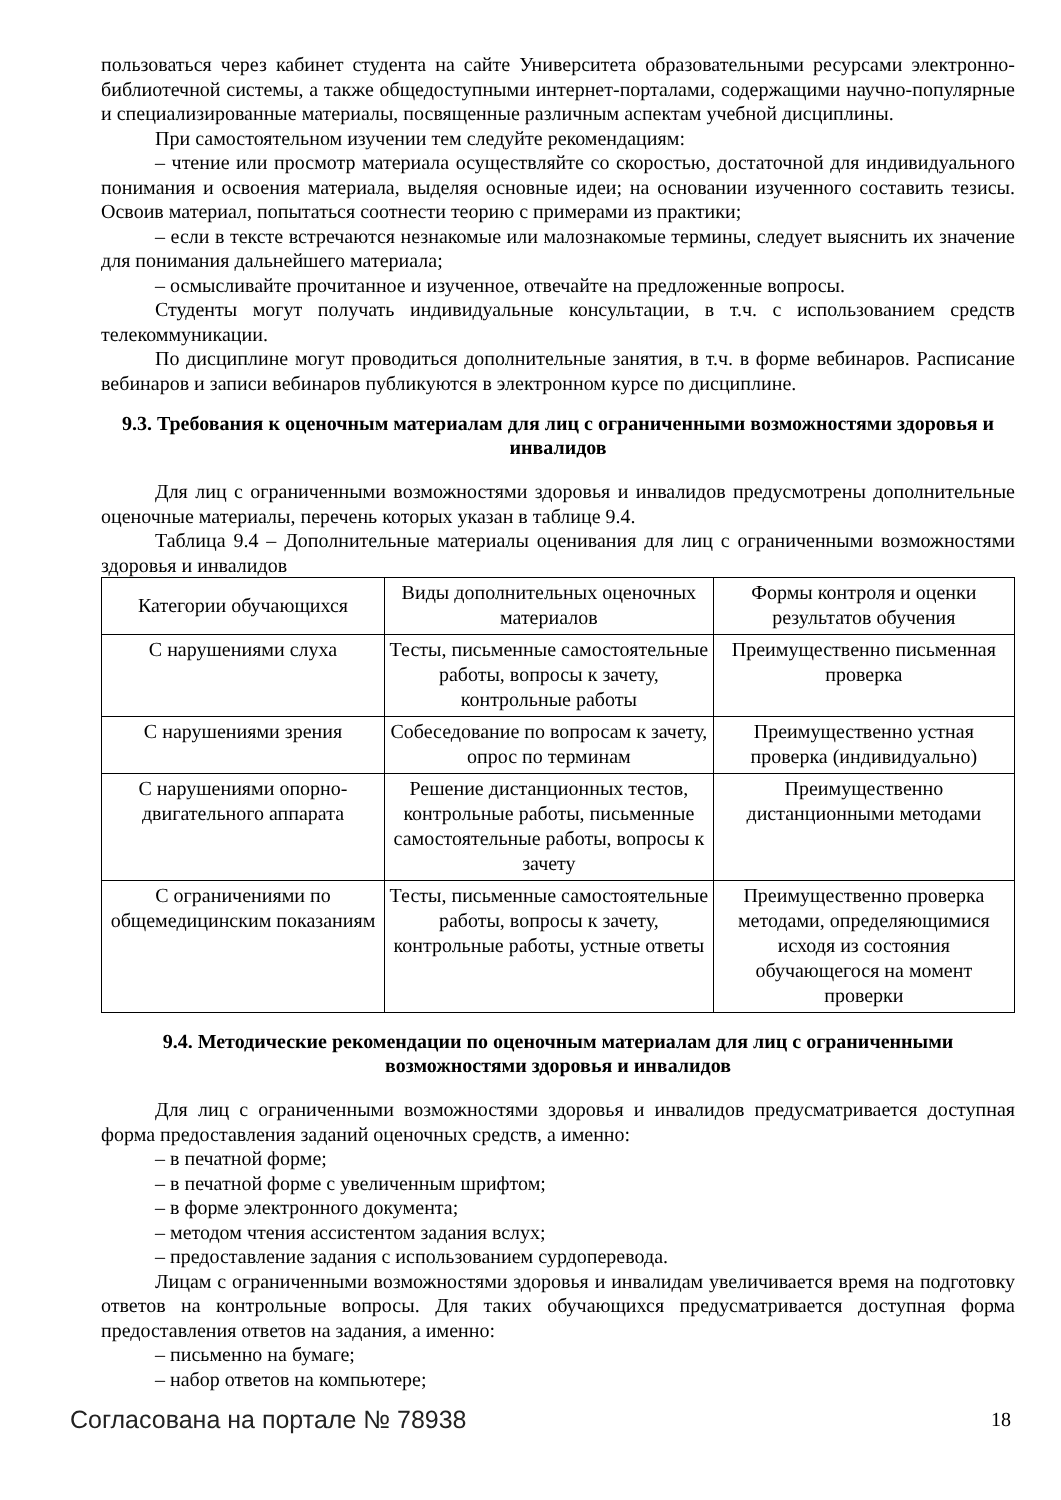пользоваться через кабинет студента на сайте Университета образовательными ресурсами электронно-библиотечной системы, а также общедоступными интернет-порталами, содержащими научно-популярные и специализированные материалы, посвященные различным аспектам учебной дисциплины.
При самостоятельном изучении тем следуйте рекомендациям:
– чтение или просмотр материала осуществляйте со скоростью, достаточной для индивидуального понимания и освоения материала, выделяя основные идеи; на основании изученного составить тезисы. Освоив материал, попытаться соотнести теорию с примерами из практики;
– если в тексте встречаются незнакомые или малознакомые термины, следует выяснить их значение для понимания дальнейшего материала;
– осмысливайте прочитанное и изученное, отвечайте на предложенные вопросы.
Студенты могут получать индивидуальные консультации, в т.ч. с использованием средств телекоммуникации.
По дисциплине могут проводиться дополнительные занятия, в т.ч. в форме вебинаров. Расписание вебинаров и записи вебинаров публикуются в электронном курсе по дисциплине.
9.3. Требования к оценочным материалам для лиц с ограниченными возможностями здоровья и инвалидов
Для лиц с ограниченными возможностями здоровья и инвалидов предусмотрены дополнительные оценочные материалы, перечень которых указан в таблице 9.4.
Таблица 9.4 – Дополнительные материалы оценивания для лиц с ограниченными возможностями здоровья и инвалидов
| Категории обучающихся | Виды дополнительных оценочных материалов | Формы контроля и оценки результатов обучения |
| С нарушениями слуха | Тесты, письменные самостоятельные работы, вопросы к зачету, контрольные работы | Преимущественно письменная проверка |
| С нарушениями зрения | Собеседование по вопросам к зачету, опрос по терминам | Преимущественно устная проверка (индивидуально) |
| С нарушениями опорно-двигательного аппарата | Решение дистанционных тестов, контрольные работы, письменные самостоятельные работы, вопросы к зачету | Преимущественно дистанционными методами |
| С ограничениями по общемедицинским показаниям | Тесты, письменные самостоятельные работы, вопросы к зачету, контрольные работы, устные ответы | Преимущественно проверка методами, определяющимися исходя из состояния обучающегося на момент проверки |
9.4. Методические рекомендации по оценочным материалам для лиц с ограниченными возможностями здоровья и инвалидов
Для лиц с ограниченными возможностями здоровья и инвалидов предусматривается доступная форма предоставления заданий оценочных средств, а именно:
– в печатной форме;
– в печатной форме с увеличенным шрифтом;
– в форме электронного документа;
– методом чтения ассистентом задания вслух;
– предоставление задания с использованием сурдоперевода.
Лицам с ограниченными возможностями здоровья и инвалидам увеличивается время на подготовку ответов на контрольные вопросы. Для таких обучающихся предусматривается доступная форма предоставления ответов на задания, а именно:
– письменно на бумаге;
– набор ответов на компьютере;
Согласована на портале № 78938 18